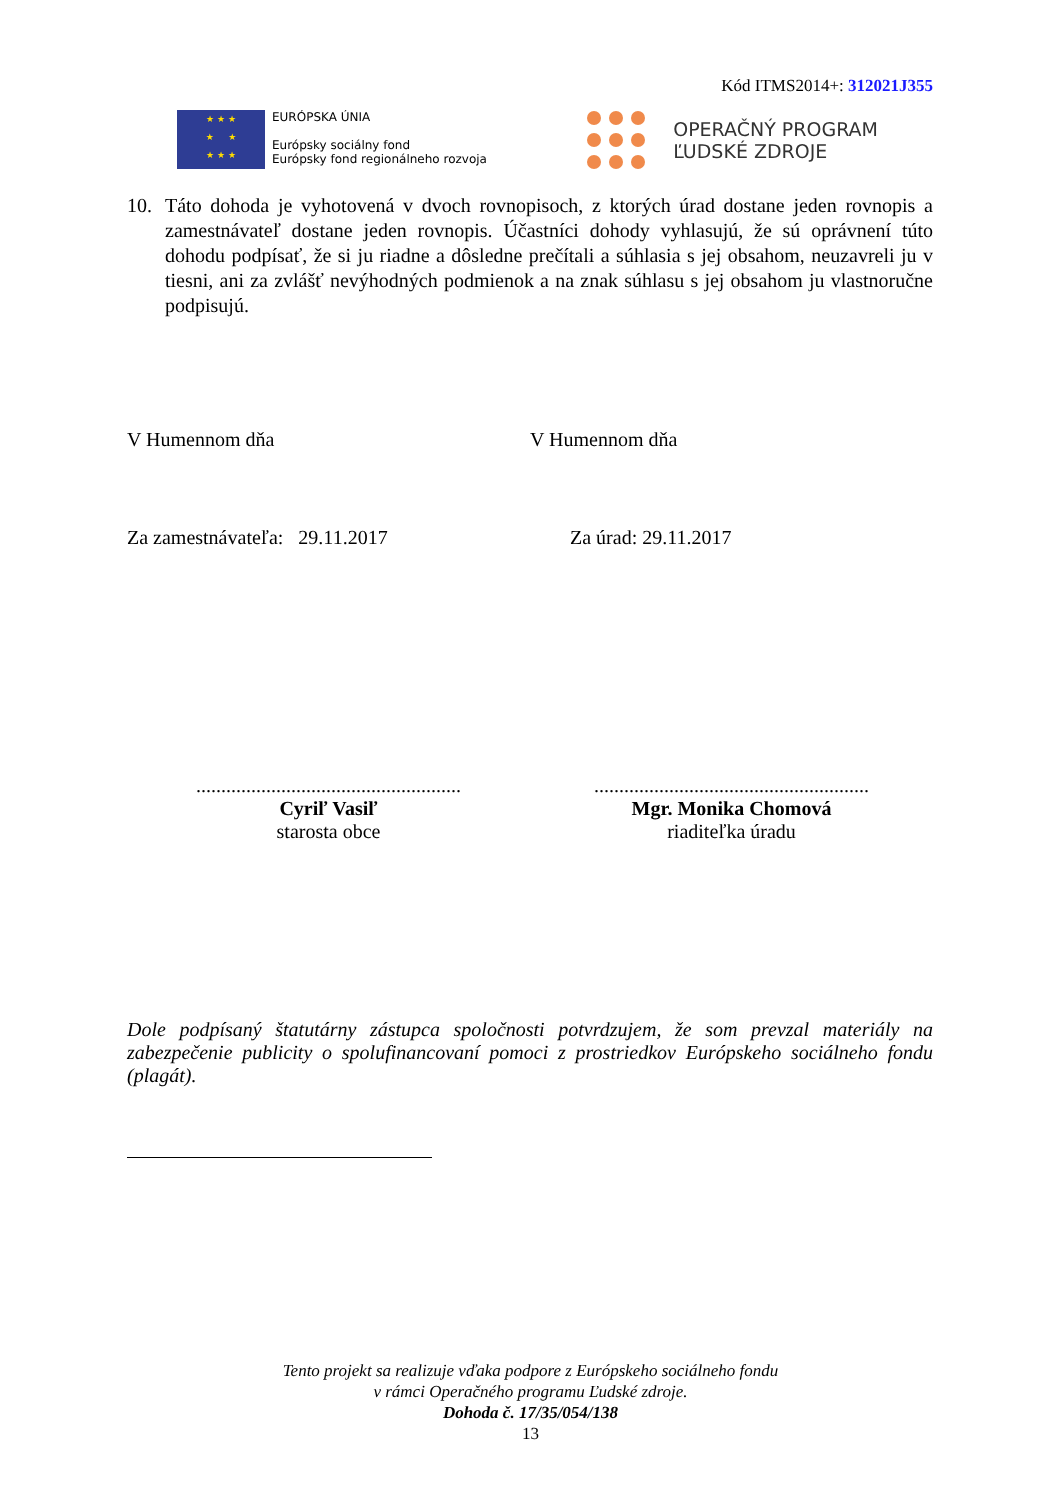Kód ITMS2014+: 312021J355
★ ★ ★
★ ★
★ ★ ★
EURÓPSKA ÚNIA
Európsky sociálny fond
Európsky fond regionálneho rozvoja
OPERAČNÝ PROGRAM
ĽUDSKÉ ZDROJE
10. Táto dohoda je vyhotovená v dvoch rovnopisoch, z ktorých úrad dostane jeden rovnopis a zamestnávateľ dostane jeden rovnopis. Účastníci dohody vyhlasujú, že sú oprávnení túto dohodu podpísať, že si ju riadne a dôsledne prečítali a súhlasia s jej obsahom, neuzavreli ju v tiesni, ani za zvlášť nevýhodných podmienok a na znak súhlasu s jej obsahom ju vlastnoručne podpisujú.
V Humennom dňa V Humennom dňa
Za zamestnávateľa: 29.11.2017
Za úrad: 29.11.2017
.....................................................
Cyriľ Vasiľ
starosta obce
.......................................................
Mgr. Monika Chomová
riaditeľka úradu
Dole podpísaný štatutárny zástupca spoločnosti potvrdzujem, že som prevzal materiály na zabezpečenie publicity o spolufinancovaní pomoci z prostriedkov Európskeho sociálneho fondu (plagát).
Tento projekt sa realizuje vďaka podpore z Európskeho sociálneho fondu
v rámci Operačného programu Ľudské zdroje.
Dohoda č. 17/35/054/138
13